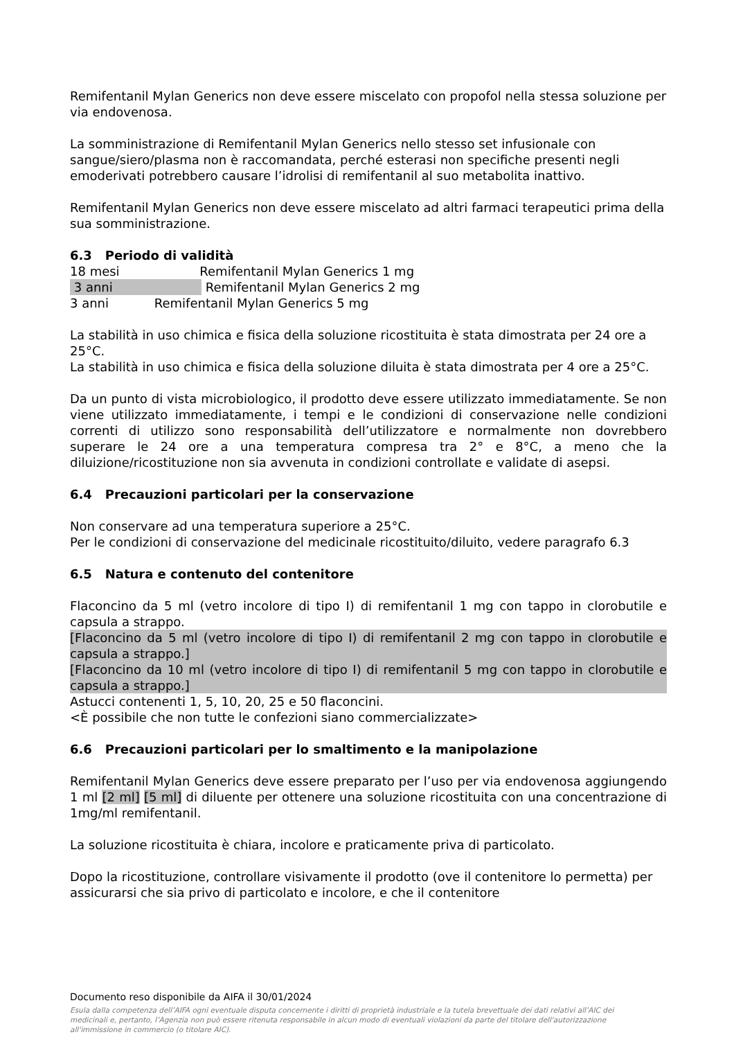Remifentanil Mylan Generics non deve essere miscelato con propofol nella stessa soluzione per via endovenosa.
La somministrazione di Remifentanil Mylan Generics nello stesso set infusionale con sangue/siero/plasma non è raccomandata, perché esterasi non specifiche presenti negli emoderivati potrebbero causare l’idrolisi di remifentanil al suo metabolita inattivo.
Remifentanil Mylan Generics non deve essere miscelato ad altri farmaci terapeutici prima della sua somministrazione.
6.3 Periodo di validità
18 mesi Remifentanil Mylan Generics 1 mg
3 anni Remifentanil Mylan Generics 2 mg
3 anni Remifentanil Mylan Generics 5 mg
La stabilità in uso chimica e fisica della soluzione ricostituita è stata dimostrata per 24 ore a 25°C.
La stabilità in uso chimica e fisica della soluzione diluita è stata dimostrata per 4 ore a 25°C.
Da un punto di vista microbiologico, il prodotto deve essere utilizzato immediatamente. Se non viene utilizzato immediatamente, i tempi e le condizioni di conservazione nelle condizioni correnti di utilizzo sono responsabilità dell’utilizzatore e normalmente non dovrebbero superare le 24 ore a una temperatura compresa tra 2° e 8°C, a meno che la diluizione/ricostituzione non sia avvenuta in condizioni controllate e validate di asepsi.
6.4 Precauzioni particolari per la conservazione
Non conservare ad una temperatura superiore a 25°C.
Per le condizioni di conservazione del medicinale ricostituito/diluito, vedere paragrafo 6.3
6.5 Natura e contenuto del contenitore
Flaconcino da 5 ml (vetro incolore di tipo I) di remifentanil 1 mg con tappo in clorobutile e capsula a strappo.
[Flaconcino da 5 ml (vetro incolore di tipo I) di remifentanil 2 mg con tappo in clorobutile e capsula a strappo.]
[Flaconcino da 10 ml (vetro incolore di tipo I) di remifentanil 5 mg con tappo in clorobutile e capsula a strappo.]
Astucci contenenti 1, 5, 10, 20, 25 e 50 flaconcini.
<È possibile che non tutte le confezioni siano commercializzate>
6.6 Precauzioni particolari per lo smaltimento e la manipolazione
Remifentanil Mylan Generics deve essere preparato per l’uso per via endovenosa aggiungendo 1 ml [2 ml] [5 ml] di diluente per ottenere una soluzione ricostituita con una concentrazione di 1mg/ml remifentanil.
La soluzione ricostituita è chiara, incolore e praticamente priva di particolato.
Dopo la ricostituzione, controllare visivamente il prodotto (ove il contenitore lo permetta) per assicurarsi che sia privo di particolato e incolore, e che il contenitore
Documento reso disponibile da AIFA il 30/01/2024
Esula dalla competenza dell’AIFA ogni eventuale disputa concernente i diritti di proprietà industriale e la tutela brevettuale dei dati relativi all’AIC dei medicinali e, pertanto, l’Agenzia non può essere ritenuta responsabile in alcun modo di eventuali violazioni da parte del titolare dell'autorizzazione all'immissione in commercio (o titolare AIC).